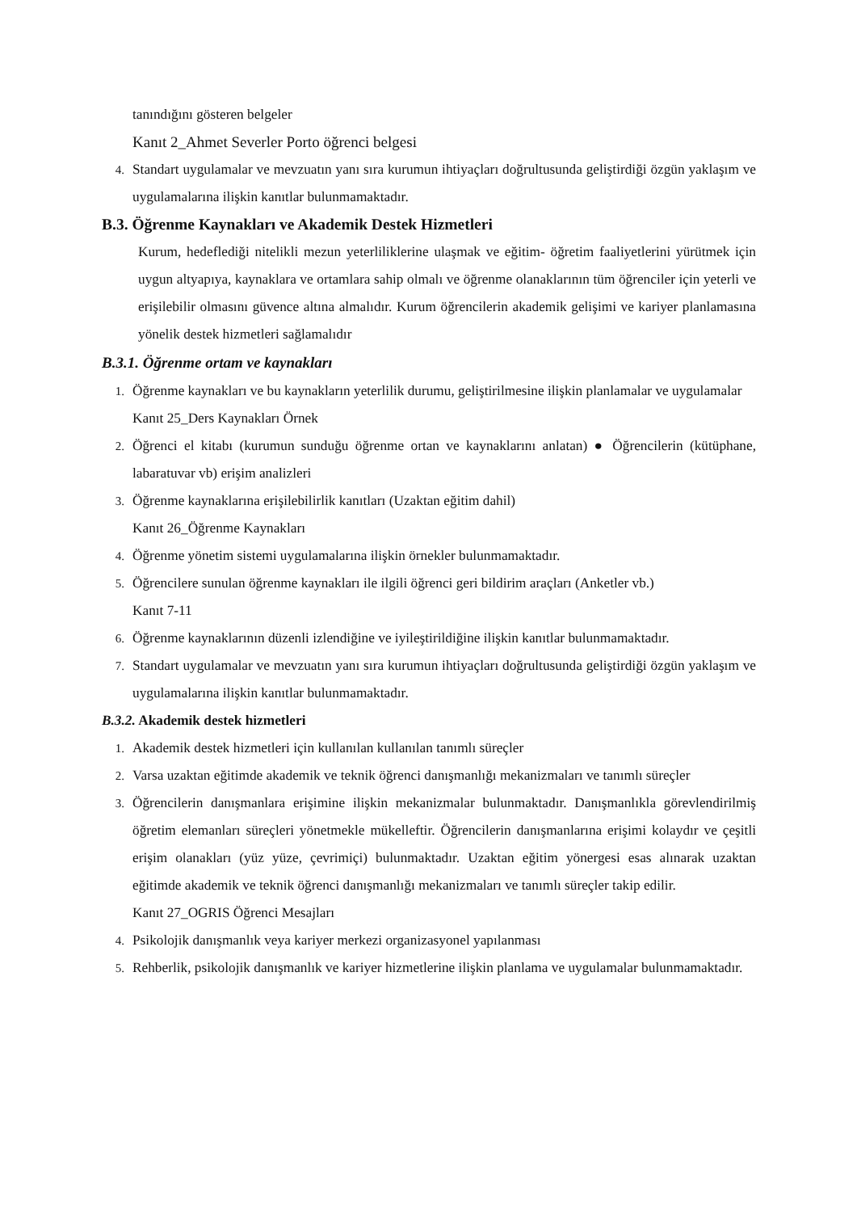tanındığını gösteren belgeler
Kanıt 2_Ahmet Severler Porto öğrenci belgesi
4. Standart uygulamalar ve mevzuatın yanı sıra kurumun ihtiyaçları doğrultusunda geliştirdiği özgün yaklaşım ve uygulamalarına ilişkin kanıtlar bulunmamaktadır.
B.3. Öğrenme Kaynakları ve Akademik Destek Hizmetleri
Kurum, hedeflediği nitelikli mezun yeterliliklerine ulaşmak ve eğitim- öğretim faaliyetlerini yürütmek için uygun altyapıya, kaynaklara ve ortamlara sahip olmalı ve öğrenme olanaklarının tüm öğrenciler için yeterli ve erişilebilir olmasını güvence altına almalıdır. Kurum öğrencilerin akademik gelişimi ve kariyer planlamasına yönelik destek hizmetleri sağlamalıdır
B.3.1. Öğrenme ortam ve kaynakları
1. Öğrenme kaynakları ve bu kaynakların yeterlilik durumu, geliştirilmesine ilişkin planlamalar ve uygulamalar
Kanıt 25_Ders Kaynakları Örnek
2. Öğrenci el kitabı (kurumun sunduğu öğrenme ortan ve kaynaklarını anlatan) ● Öğrencilerin (kütüphane, labaratuvar vb) erişim analizleri
3. Öğrenme kaynaklarına erişilebilirlik kanıtları (Uzaktan eğitim dahil)
Kanıt 26_Öğrenme Kaynakları
4. Öğrenme yönetim sistemi uygulamalarına ilişkin örnekler bulunmamaktadır.
5. Öğrencilere sunulan öğrenme kaynakları ile ilgili öğrenci geri bildirim araçları (Anketler vb.)
Kanıt 7-11
6. Öğrenme kaynaklarının düzenli izlendiğine ve iyileştirildiğine ilişkin kanıtlar bulunmamaktadır.
7. Standart uygulamalar ve mevzuatın yanı sıra kurumun ihtiyaçları doğrultusunda geliştirdiği özgün yaklaşım ve uygulamalarına ilişkin kanıtlar bulunmamaktadır.
B.3.2. Akademik destek hizmetleri
1. Akademik destek hizmetleri için kullanılan kullanılan tanımlı süreçler
2. Varsa uzaktan eğitimde akademik ve teknik öğrenci danışmanlığı mekanizmaları ve tanımlı süreçler
3. Öğrencilerin danışmanlara erişimine ilişkin mekanizmalar bulunmaktadır. Danışmanlıkla görevlendirilmiş öğretim elemanları süreçleri yönetmekle mükelleftir. Öğrencilerin danışmanlarına erişimi kolaydır ve çeşitli erişim olanakları (yüz yüze, çevrimiçi) bulunmaktadır. Uzaktan eğitim yönergesi esas alınarak uzaktan eğitimde akademik ve teknik öğrenci danışmanlığı mekanizmaları ve tanımlı süreçler takip edilir.
Kanıt 27_OGRIS Öğrenci Mesajları
4. Psikolojik danışmanlık veya kariyer merkezi organizasyonel yapılanması
5. Rehberlik, psikolojik danışmanlık ve kariyer hizmetlerine ilişkin planlama ve uygulamalar bulunmamaktadır.